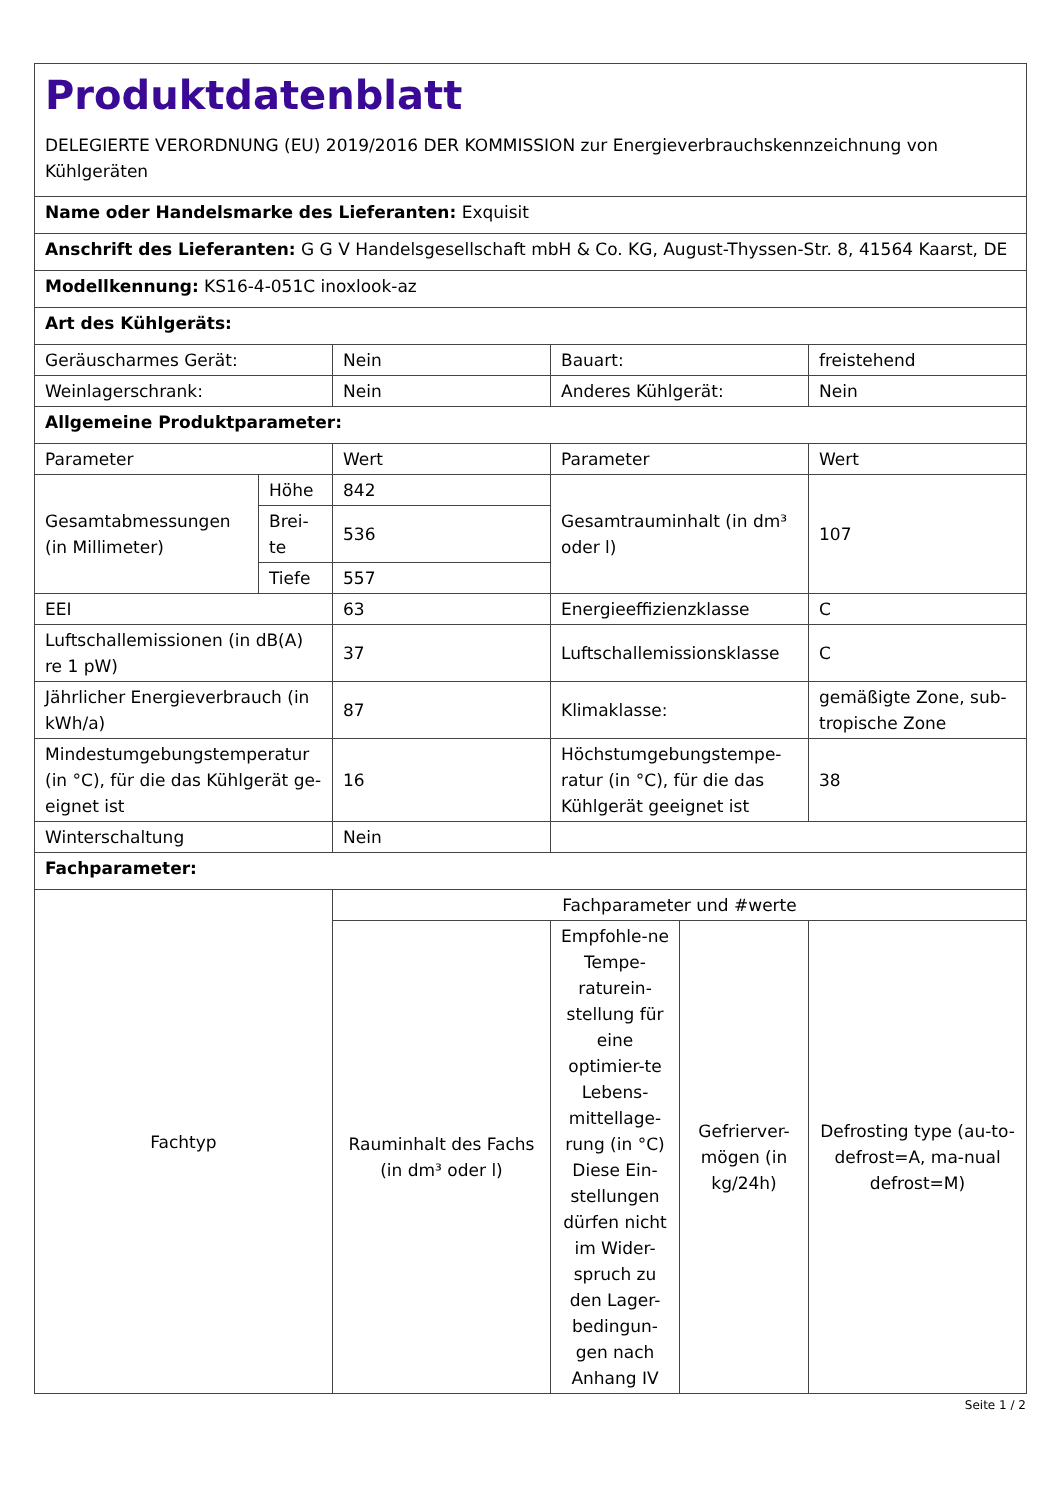| Produktdatenblatt DELEGIERTE VERORDNUNG (EU) 2019/2016 DER KOMMISSION zur Energieverbrauchskennzeichnung von Kühlgeräten | | | | | |
| Name oder Handelsmarke des Lieferanten: Exquisit | | | | | |
| Anschrift des Lieferanten: G G V Handelsgesellschaft mbH & Co. KG, August-Thyssen-Str. 8, 41564 Kaarst, DE | | | | | |
| Modellkennung: KS16-4-051C inoxlook-az | | | | | |
| Art des Kühlgeräts: | | | | | |
| Geräuscharmes Gerät: | | Nein | Bauart: | | freistehend |
| Weinlagerschrank: | | Nein | Anderes Kühlgerät: | | Nein |
| Allgemeine Produktparameter: | | | | | |
| Parameter | | Wert | Parameter | | Wert |
| Gesamtabmessungen (in Millimeter) | Höhe | 842 | Gesamtrauminhalt (in dm³ oder l) | | 107 |
| | Brei-te | 536 | | | |
| | Tiefe | 557 | | | |
| EEI | | 63 | Energieeffizienzklasse | | C |
| Luftschallemissionen (in dB(A) re 1 pW) | | 37 | Luftschallemissionsklasse | | C |
| Jährlicher Energieverbrauch (in kWh/a) | | 87 | Klimaklasse: | | gemäßigte Zone, sub-tropische Zone |
| Mindestumgebungstemperatur (in °C), für die das Kühlgerät ge-eignet ist | | 16 | Höchstumgebungstempe-ratur (in °C), für die das Kühlgerät geeignet ist | | 38 |
| Winterschaltung | | Nein | | | |
| Fachparameter: | | | | | |
| Fachtyp | | Fachparameter und #werte | | | |
| | | Rauminhalt des Fachs (in dm³ oder l) | Empfohle-ne Tempe-raturein-stellung für eine optimier-te Lebens-mittellage-rung (in °C) Diese Ein-stellungen dürfen nicht im Wider-spruch zu den Lager-bedingun-gen nach Anhang IV | Gefrierver-mögen (in kg/24h) | Defrosting type (au-to-defrost=A, ma-nual defrost=M) |
Seite 1 / 2